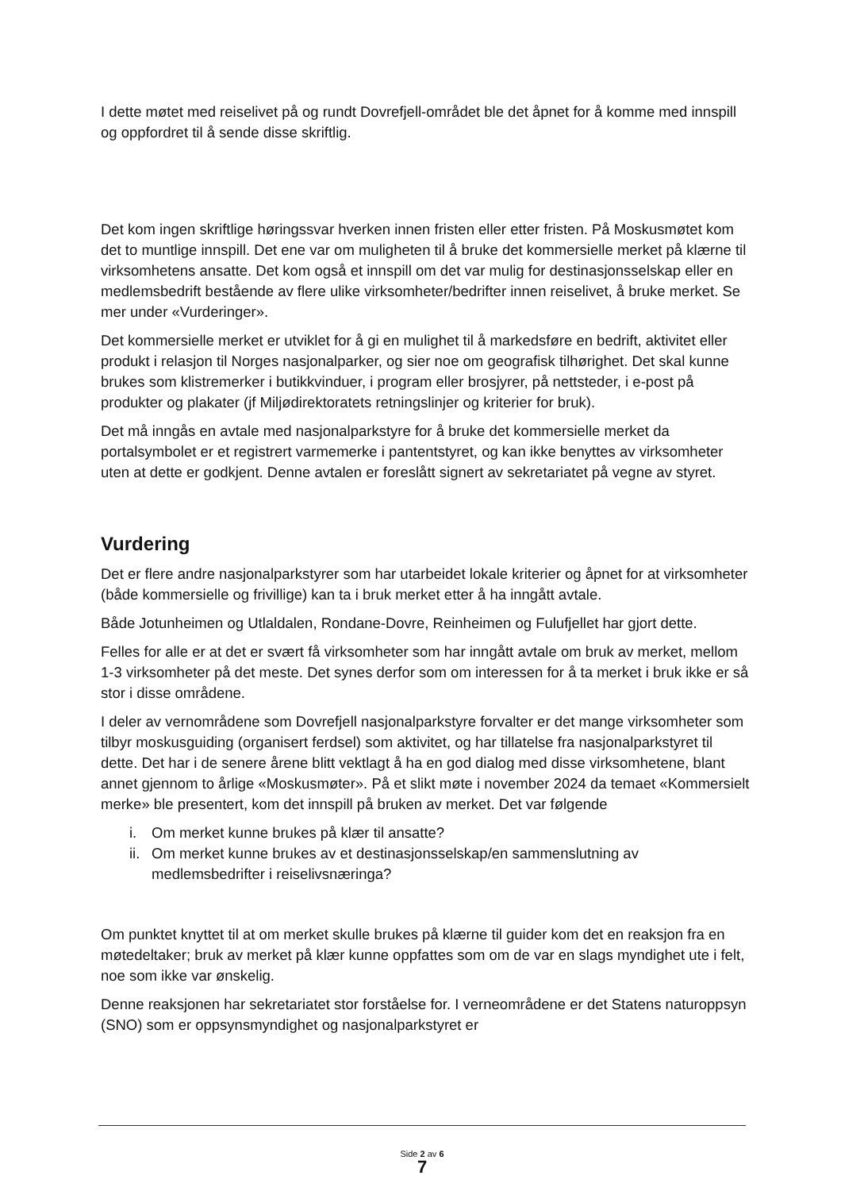I dette møtet med reiselivet på og rundt Dovrefjell-området ble det åpnet for å komme med innspill og oppfordret til å sende disse skriftlig.
Det kom ingen skriftlige høringssvar hverken innen fristen eller etter fristen. På Moskusmøtet kom det to muntlige innspill. Det ene var om muligheten til å bruke det kommersielle merket på klærne til virksomhetens ansatte. Det kom også et innspill om det var mulig for destinasjonsselskap eller en medlemsbedrift bestående av flere ulike virksomheter/bedrifter innen reiselivet, å bruke merket. Se mer under «Vurderinger».
Det kommersielle merket er utviklet for å gi en mulighet til å markedsføre en bedrift, aktivitet eller produkt i relasjon til Norges nasjonalparker, og sier noe om geografisk tilhørighet. Det skal kunne brukes som klistremerker i butikkvinduer, i program eller brosjyrer, på nettsteder, i e-post på produkter og plakater (jf Miljødirektoratets retningslinjer og kriterier for bruk).
Det må inngås en avtale med nasjonalparkstyre for å bruke det kommersielle merket da portalsymbolet er et registrert varmemerke i pantentstyret, og kan ikke benyttes av virksomheter uten at dette er godkjent. Denne avtalen er foreslått signert av sekretariatet på vegne av styret.
Vurdering
Det er flere andre nasjonalparkstyrer som har utarbeidet lokale kriterier og åpnet for at virksomheter (både kommersielle og frivillige) kan ta i bruk merket etter å ha inngått avtale.
Både Jotunheimen og Utlaldalen, Rondane-Dovre, Reinheimen og Fulufjellet har gjort dette.
Felles for alle er at det er svært få virksomheter som har inngått avtale om bruk av merket, mellom 1-3 virksomheter på det meste. Det synes derfor som om interessen for å ta merket i bruk ikke er så stor i disse områdene.
I deler av vernområdene som Dovrefjell nasjonalparkstyre forvalter er det mange virksomheter som tilbyr moskusguiding (organisert ferdsel) som aktivitet, og har tillatelse fra nasjonalparkstyret til dette. Det har i de senere årene blitt vektlagt å ha en god dialog med disse virksomhetene, blant annet gjennom to årlige «Moskusmøter». På et slikt møte i november 2024 da temaet «Kommersielt merke» ble presentert, kom det innspill på bruken av merket. Det var følgende
i. Om merket kunne brukes på klær til ansatte?
ii. Om merket kunne brukes av et destinasjonsselskap/en sammenslutning av medlemsbedrifter i reiselivsnæringa?
Om punktet knyttet til at om merket skulle brukes på klærne til guider kom det en reaksjon fra en møtedeltaker; bruk av merket på klær kunne oppfattes som om de var en slags myndighet ute i felt, noe som ikke var ønskelig.
Denne reaksjonen har sekretariatet stor forståelse for. I verneområdene er det Statens naturoppsyn (SNO) som er oppsynsmyndighet og nasjonalparkstyret er
Side 2 av 6
7